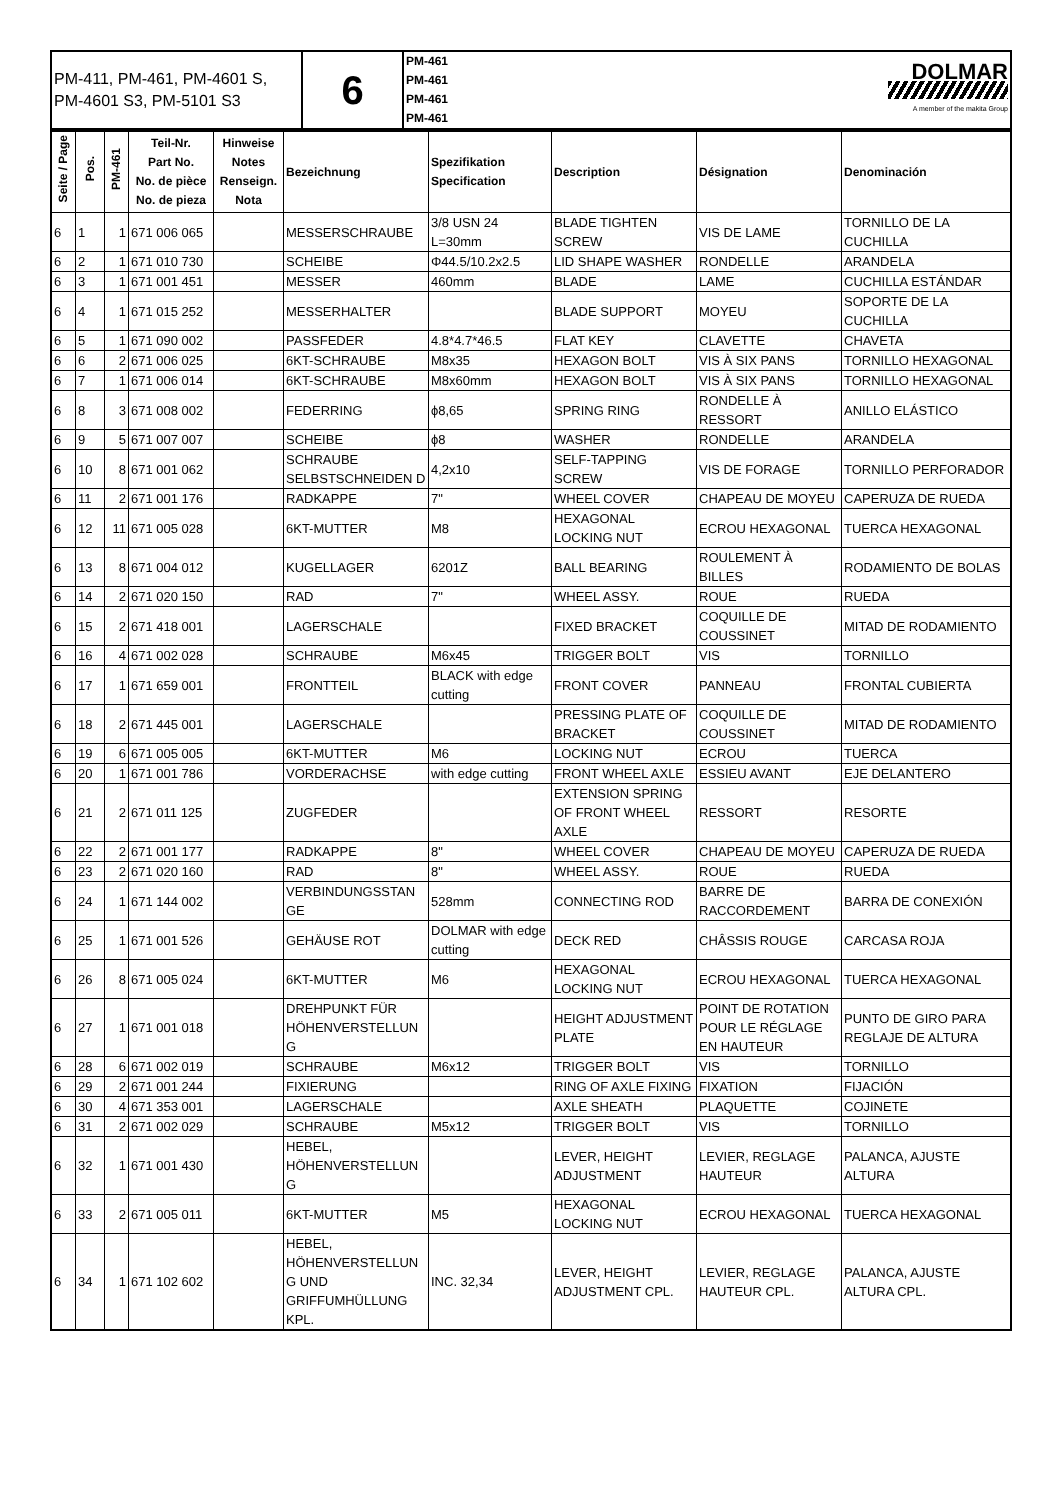| PM-411, PM-461, PM-4601 S, PM-4601 S3, PM-5101 S3 | 6 | PM-461 PM-461 PM-461 PM-461 | DOLMAR A member of the makita Group |
| Seite / Page | Pos. | PM-461 | Teil-Nr. Part No. No. de pièce No. de pieza | Hinweise Notes Renseign. Nota | Bezeichnung | Spezifikation Specification | Description | Désignation | Denominación |
| --- | --- | --- | --- | --- | --- | --- | --- | --- | --- |
| 6 | 1 | 1 | 671 006 065 | | MESSERSCHRAUBE | 3/8 USN 24 L=30mm | BLADE TIGHTEN SCREW | VIS DE LAME | TORNILLO DE LA CUCHILLA |
| 6 | 2 | 1 | 671 010 730 | | SCHEIBE | Φ44.5/10.2x2.5 | LID SHAPE WASHER | RONDELLE | ARANDELA |
| 6 | 3 | 1 | 671 001 451 | | MESSER | 460mm | BLADE | LAME | CUCHILLA ESTÁNDAR |
| 6 | 4 | 1 | 671 015 252 | | MESSERHALTER | | BLADE SUPPORT | MOYEU | SOPORTE DE LA CUCHILLA |
| 6 | 5 | 1 | 671 090 002 | | PASSFEDER | 4.8*4.7*46.5 | FLAT KEY | CLAVETTE | CHAVETA |
| 6 | 6 | 2 | 671 006 025 | | 6KT-SCHRAUBE | M8x35 | HEXAGON BOLT | VIS À SIX PANS | TORNILLO HEXAGONAL |
| 6 | 7 | 1 | 671 006 014 | | 6KT-SCHRAUBE | M8x60mm | HEXAGON BOLT | VIS À SIX PANS | TORNILLO HEXAGONAL |
| 6 | 8 | 3 | 671 008 002 | | FEDERRING | ϕ8,65 | SPRING RING | RONDELLE À RESSORT | ANILLO ELÁSTICO |
| 6 | 9 | 5 | 671 007 007 | | SCHEIBE | ϕ8 | WASHER | RONDELLE | ARANDELA |
| 6 | 10 | 8 | 671 001 062 | | SCHRAUBE SELBSTSCHNEIDEN D | 4,2x10 | SELF-TAPPING SCREW | VIS DE FORAGE | TORNILLO PERFORADOR |
| 6 | 11 | 2 | 671 001 176 | | RADKAPPE | 7" | WHEEL COVER | CHAPEAU DE MOYEU | CAPERUZA DE RUEDA |
| 6 | 12 | 11 | 671 005 028 | | 6KT-MUTTER | M8 | HEXAGONAL LOCKING NUT | ECROU HEXAGONAL | TUERCA HEXAGONAL |
| 6 | 13 | 8 | 671 004 012 | | KUGELLAGER | 6201Z | BALL BEARING | ROULEMENT À BILLES | RODAMIENTO DE BOLAS |
| 6 | 14 | 2 | 671 020 150 | | RAD | 7" | WHEEL ASSY. | ROUE | RUEDA |
| 6 | 15 | 2 | 671 418 001 | | LAGERSCHALE | | FIXED BRACKET | COQUILLE DE COUSSINET | MITAD DE RODAMIENTO |
| 6 | 16 | 4 | 671 002 028 | | SCHRAUBE | M6x45 | TRIGGER BOLT | VIS | TORNILLO |
| 6 | 17 | 1 | 671 659 001 | | FRONTTEIL | BLACK with edge cutting | FRONT COVER | PANNEAU | FRONTAL CUBIERTA |
| 6 | 18 | 2 | 671 445 001 | | LAGERSCHALE | | PRESSING PLATE OF BRACKET | COQUILLE DE COUSSINET | MITAD DE RODAMIENTO |
| 6 | 19 | 6 | 671 005 005 | | 6KT-MUTTER | M6 | LOCKING NUT | ECROU | TUERCA |
| 6 | 20 | 1 | 671 001 786 | | VORDERACHSE | with edge cutting | FRONT WHEEL AXLE | ESSIEU AVANT | EJE DELANTERO |
| 6 | 21 | 2 | 671 011 125 | | ZUGFEDER | | EXTENSION SPRING OF FRONT WHEEL AXLE | RESSORT | RESORTE |
| 6 | 22 | 2 | 671 001 177 | | RADKAPPE | 8" | WHEEL COVER | CHAPEAU DE MOYEU | CAPERUZA DE RUEDA |
| 6 | 23 | 2 | 671 020 160 | | RAD | 8" | WHEEL ASSY. | ROUE | RUEDA |
| 6 | 24 | 1 | 671 144 002 | | VERBINDUNGSSTAN GE | 528mm | CONNECTING ROD | BARRE DE RACCORDEMENT | BARRA DE CONEXIÓN |
| 6 | 25 | 1 | 671 001 526 | | GEHÄUSE ROT | DOLMAR with edge cutting | DECK RED | CHÂSSIS ROUGE | CARCASA ROJA |
| 6 | 26 | 8 | 671 005 024 | | 6KT-MUTTER | M6 | HEXAGONAL LOCKING NUT | ECROU HEXAGONAL | TUERCA HEXAGONAL |
| 6 | 27 | 1 | 671 001 018 | | DREHPUNKT FÜR HÖHENVERSTELLUN G | | HEIGHT ADJUSTMENT PLATE | POINT DE ROTATION POUR LE RÉGLAGE EN HAUTEUR | PUNTO DE GIRO PARA REGLAJE DE ALTURA |
| 6 | 28 | 6 | 671 002 019 | | SCHRAUBE | M6x12 | TRIGGER BOLT | VIS | TORNILLO |
| 6 | 29 | 2 | 671 001 244 | | FIXIERUNG | | RING OF AXLE FIXING | FIXATION | FIJACIÓN |
| 6 | 30 | 4 | 671 353 001 | | LAGERSCHALE | | AXLE SHEATH | PLAQUETTE | COJINETE |
| 6 | 31 | 2 | 671 002 029 | | SCHRAUBE | M5x12 | TRIGGER BOLT | VIS | TORNILLO |
| 6 | 32 | 1 | 671 001 430 | | HEBEL, HÖHENVERSTELLUN G | | LEVER, HEIGHT ADJUSTMENT | LEVIER, REGLAGE HAUTEUR | PALANCA, AJUSTE ALTURA |
| 6 | 33 | 2 | 671 005 011 | | 6KT-MUTTER | M5 | HEXAGONAL LOCKING NUT | ECROU HEXAGONAL | TUERCA HEXAGONAL |
| 6 | 34 | 1 | 671 102 602 | | HEBEL, HÖHENVERSTELLUN G UND GRIFFUMHÜLLUNG KPL. | INC. 32,34 | LEVER, HEIGHT ADJUSTMENT CPL. | LEVIER, REGLAGE HAUTEUR CPL. | PALANCA, AJUSTE ALTURA CPL. |